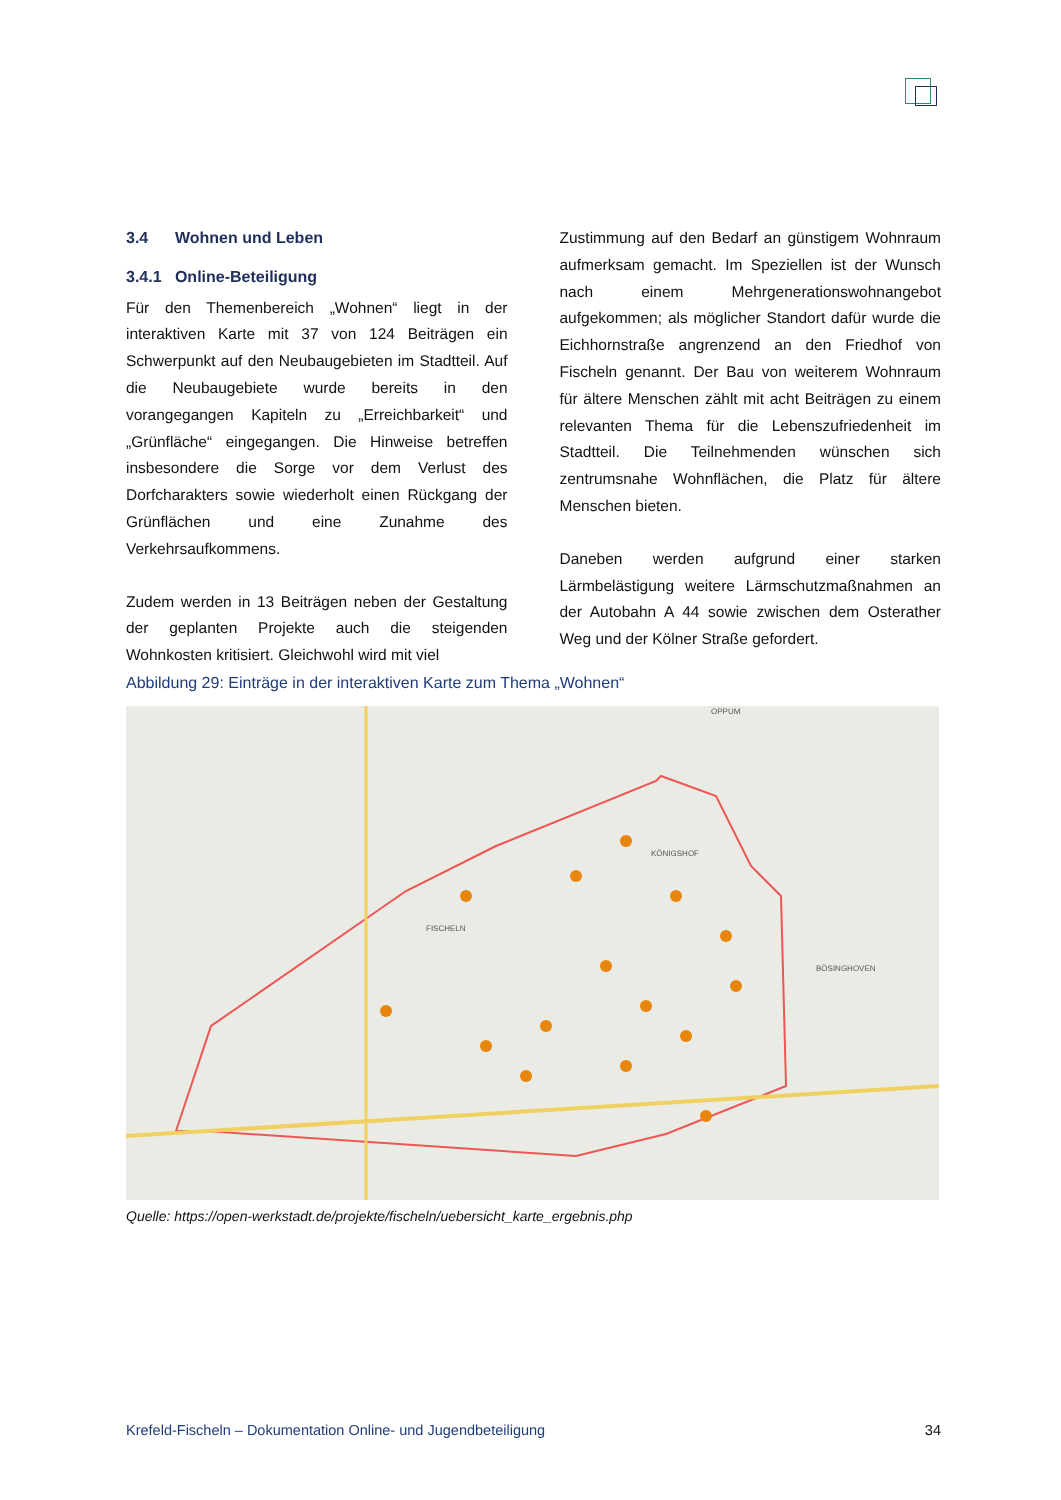3.4 Wohnen und Leben
3.4.1 Online-Beteiligung
Für den Themenbereich „Wohnen“ liegt in der interaktiven Karte mit 37 von 124 Beiträgen ein Schwerpunkt auf den Neubaugebieten im Stadtteil. Auf die Neubaugebiete wurde bereits in den vorangegangen Kapiteln zu „Erreichbarkeit“ und „Grünfläche“ eingegangen. Die Hinweise betreffen insbesondere die Sorge vor dem Verlust des Dorfcharakters sowie wiederholt einen Rückgang der Grünflächen und eine Zunahme des Verkehrsaufkommens.
Zudem werden in 13 Beiträgen neben der Gestaltung der geplanten Projekte auch die steigenden Wohnkosten kritisiert. Gleichwohl wird mit viel
Zustimmung auf den Bedarf an günstigem Wohnraum aufmerksam gemacht. Im Speziellen ist der Wunsch nach einem Mehrgenerationswohnangebot aufgekommen; als möglicher Standort dafür wurde die Eichhornstraße angrenzend an den Friedhof von Fischeln genannt. Der Bau von weiterem Wohnraum für ältere Menschen zählt mit acht Beiträgen zu einem relevanten Thema für die Lebenszufriedenheit im Stadtteil. Die Teilnehmenden wünschen sich zentrumsnahe Wohnflächen, die Platz für ältere Menschen bieten.
Daneben werden aufgrund einer starken Lärmbelästigung weitere Lärmschutzmaßnahmen an der Autobahn A 44 sowie zwischen dem Osterather Weg und der Kölner Straße gefordert.
Abbildung 29: Einträge in der interaktiven Karte zum Thema „Wohnen“
FISCHELN
KÖNIGSHOF
BÖSINGHOVEN
OPPUM
Quelle: https://open-werkstadt.de/projekte/fischeln/uebersicht_karte_ergebnis.php
Krefeld-Fischeln – Dokumentation Online- und Jugendbeteiligung 34